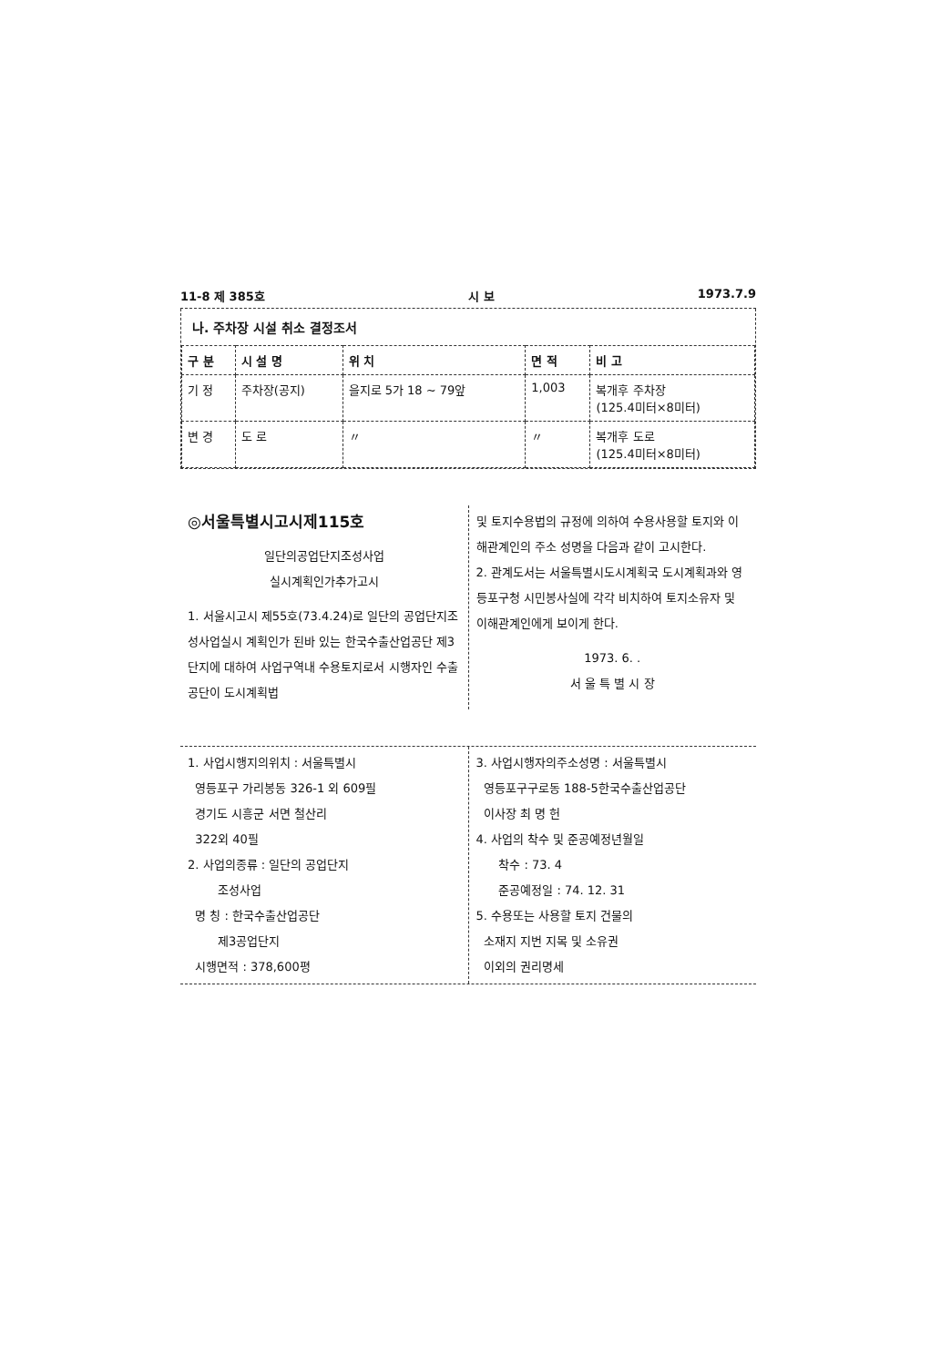11-8 제 385호 시 보 1973.7.9
나. 주차장 시설 취소 결정조서
| 구 분 | 시 설 명 | 위 치 | 면 적 | 비 고 |
| --- | --- | --- | --- | --- |
| 기 정 | 주차장(공지) | 을지로 5가 18 ~ 79앞 | 1,003 | 복개후 주차장 (125.4미터×8미터) |
| 변 경 | 도 로 | 〃 | 〃 | 복개후 도로 (125.4미터×8미터) |
◎서울특별시고시제115호
일단의공업단지조성사업
실시계획인가추가고시
1. 서울시고시 제55호(73.4.24)로 일단의 공업단지조성사업실시 계획인가 된바 있는 한국수출산업공단 제3단지에 대하여 사업구역내 수용토지로서 시행자인 수출공단이 도시계획법
및 토지수용법의 규정에 의하여 수용사용할 토지와 이해관계인의 주소 성명을 다음과 같이 고시한다.
2. 관계도서는 서울특별시도시계획국 도시계획과와 영등포구청 시민봉사실에 각각 비치하여 토지소유자 및 이해관계인에게 보이게 한다.
1973. 6. .
서 울 특 별 시 장
1. 사업시행지의위치 : 서울특별시
영등포구 가리봉동 326-1 외 609필
경기도 시흥군 서면 철산리
322외 40필
2. 사업의종류 : 일단의 공업단지
조성사업
명 칭 : 한국수출산업공단
제3공업단지
시행면적 : 378,600평
3. 사업시행자의주소성명 : 서울특별시
영등포구구로동 188-5한국수출산업공단
이사장 최 명 헌
4. 사업의 착수 및 준공예정년월일
착수 : 73. 4
준공예정일 : 74. 12. 31
5. 수용또는 사용할 토지 건물의
소재지 지번 지목 및 소유권
이외의 권리명세